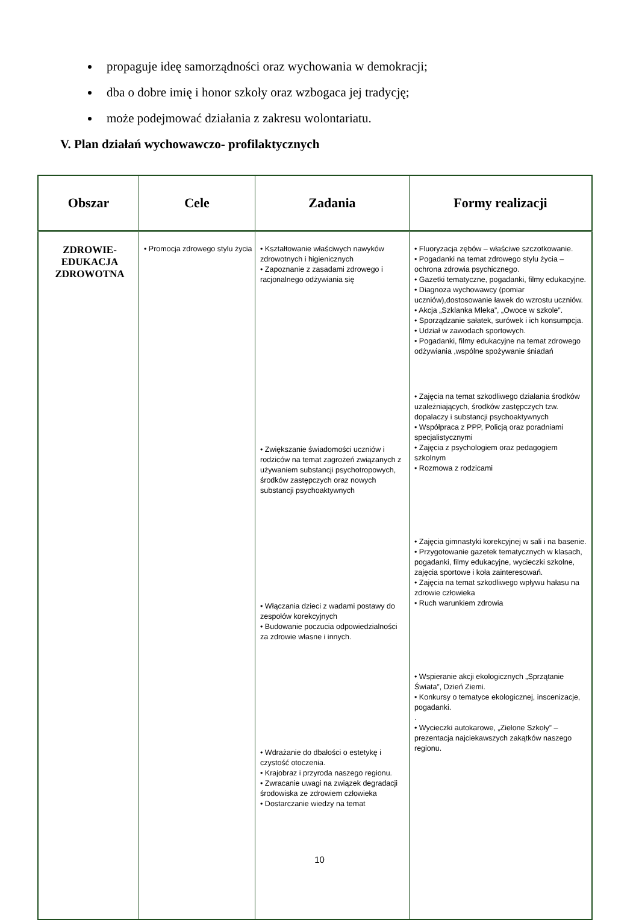propaguje ideę samorządności oraz wychowania w demokracji;
dba o dobre imię i honor szkoły oraz wzbogaca jej tradycję;
może podejmować działania z zakresu wolontariatu.
V. Plan działań wychowawczo- profilaktycznych
| Obszar | Cele | Zadania | Formy realizacji |
| --- | --- | --- | --- |
| ZDROWIE- EDUKACJA ZDROWOTNA | • Promocja zdrowego stylu życia | • Kształtowanie właściwych nawyków zdrowotnych i higienicznych • Zapoznanie z zasadami zdrowego i racjonalnego odżywiania się • Zwiększanie świadomości uczniów i rodziców na temat zagrożeń związanych z używaniem substancji psychotropowych, środków zastępczych oraz nowych substancji psychoaktywnych • Włączania dzieci z wadami postawy do zespołów korekcyjnych • Budowanie poczucia odpowiedzialności za zdrowie własne i innych. • Wdrażanie do dbałości o estetykę i czystość otoczenia. • Krajobraz i przyroda naszego regionu. • Zwracanie uwagi na związek degradacji środowiska ze zdrowiem człowieka • Dostarczanie wiedzy na temat | • Fluoryzacja zębów – właściwe szczotkowanie. • Pogadanki na temat zdrowego stylu życia – ochrona zdrowia psychicznego. • Gazetki tematyczne, pogadanki, filmy edukacyjne. • Diagnoza wychowawcy (pomiar uczniów),dostosowanie ławek do wzrostu uczniów. • Akcja „Szklanka Mleka”, „Owoce w szkole”. • Sporządzanie sałatek, surówek i ich konsumpcja. • Udział w zawodach sportowych. • Pogadanki, filmy edukacyjne na temat zdrowego odżywiania ,wspólne spożywanie śniadań • Zajęcia na temat szkodliwego działania środków uzależniających, środków zastępczych tzw. dopalaczy i substancji psychoaktywnych • Współpraca z PPP, Policją oraz poradniami specjalistycznymi • Zajęcia z psychologiem oraz pedagogiem szkolnym • Rozmowa z rodzicami • Zajęcia gimnastyki korekcyjnej w sali i na basenie. • Przygotowanie gazetek tematycznych w klasach, pogadanki, filmy edukacyjne, wycieczki szkolne, zajęcia sportowe i koła zainteresowań. • Zajęcia na temat szkodliwego wpływu hałasu na zdrowie człowieka • Ruch warunkiem zdrowia • Wspieranie akcji ekologicznych „Sprzątanie Świata”, Dzień Ziemi. • Konkursy o tematyce ekologicznej, inscenizacje, pogadanki. . • Wycieczki autokarowe, „Zielone Szkoły” – prezentacja najciekawszych zakątków naszego regionu. |
10